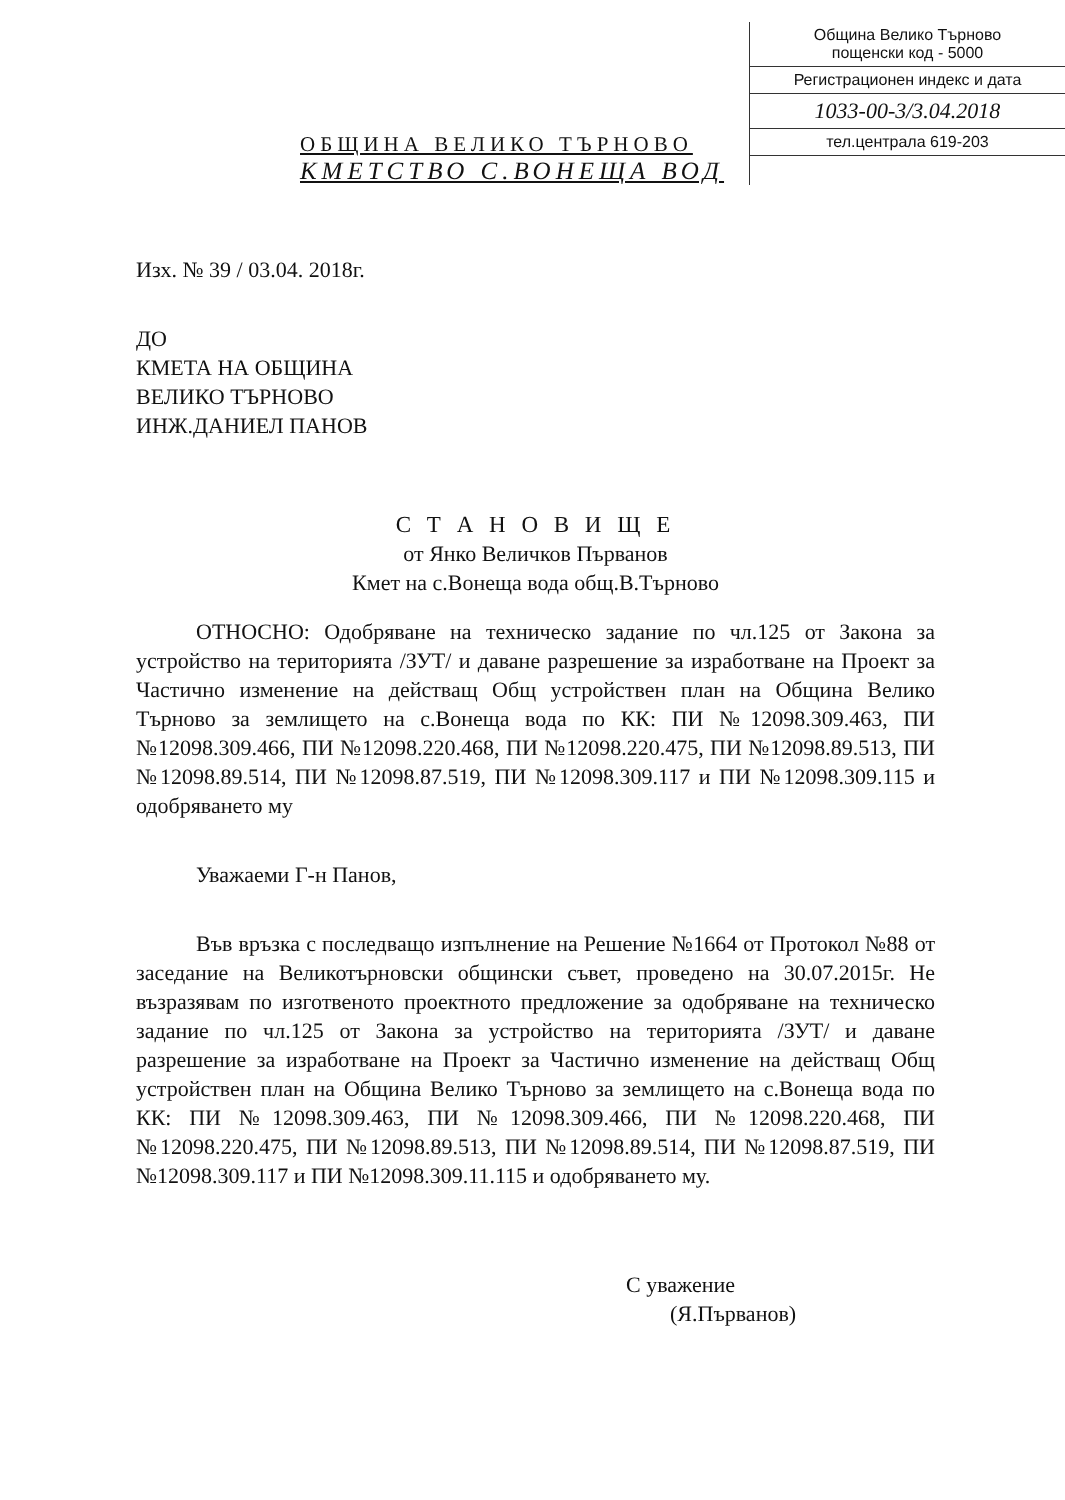ОБЩИНА ВЕЛИКО ТЪРНОВО
КМЕТСТВО С.ВОНЕЩА ВОД
Община Велико Търново
пощенски код - 5000
Регистрационен индекс и дата
1033-00-3/3.04.2018
тел.централа 619-203
Изх. № 39 / 03.04. 2018г.
ДО
КМЕТА НА ОБЩИНА
ВЕЛИКО ТЪРНОВО
ИНЖ.ДАНИЕЛ ПАНОВ
С Т А Н О В И Щ Е
от Янко Величков Първанов
Кмет на с.Вонеща вода общ.В.Търново
ОТНОСНО: Одобряване на техническо задание по чл.125 от Закона за устройство на територията /ЗУТ/ и даване разрешение за изработване на Проект за Частично изменение на действащ Общ устройствен план на Община Велико Търново за землището на с.Вонеща вода по КК: ПИ №12098.309.463, ПИ №12098.309.466, ПИ №12098.220.468, ПИ №12098.220.475, ПИ №12098.89.513, ПИ №12098.89.514, ПИ №12098.87.519, ПИ №12098.309.117 и ПИ №12098.309.115 и одобряването му
Уважаеми Г-н Панов,
Във връзка с последващо изпълнение на Решение №1664 от Протокол №88 от заседание на Великотърновски общински съвет, проведено на 30.07.2015г. Не възразявам по изготвеното проектното предложение за одобряване на техническо задание по чл.125 от Закона за устройство на територията /ЗУТ/ и даване разрешение за изработване на Проект за Частично изменение на действащ Общ устройствен план на Община Велико Търново за землището на с.Вонеща вода по КК: ПИ №12098.309.463, ПИ №12098.309.466, ПИ №12098.220.468, ПИ №12098.220.475, ПИ №12098.89.513, ПИ №12098.89.514, ПИ №12098.87.519, ПИ №12098.309.117 и ПИ №12098.309.11.115 и одобряването му.
С уважение
(Я.Първанов)